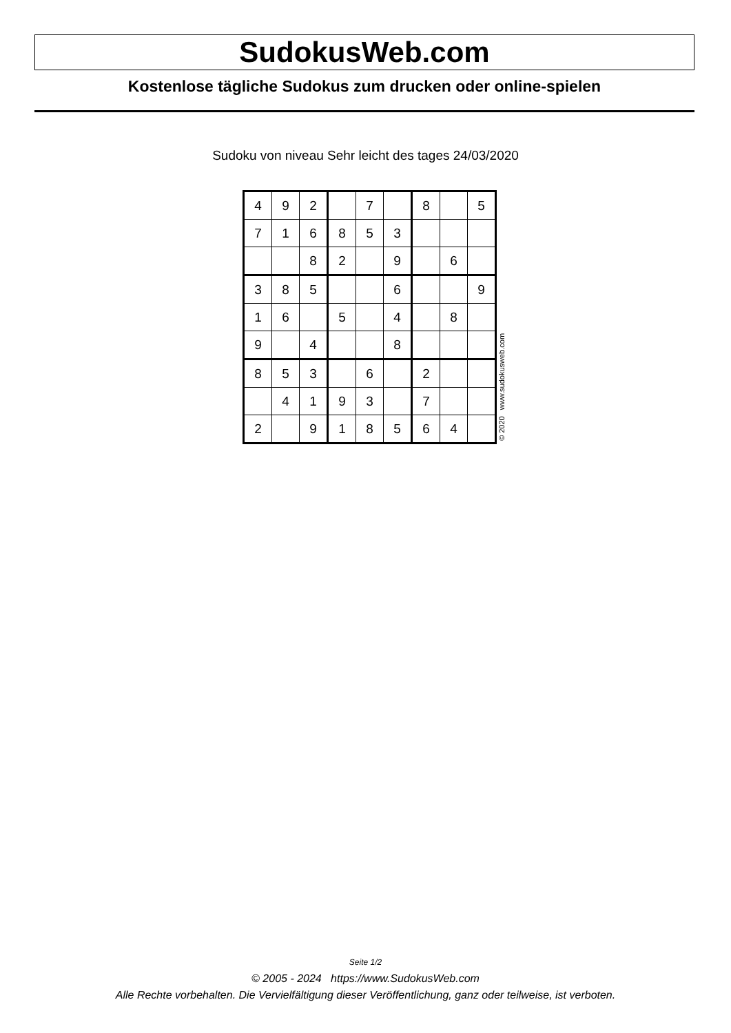SudokusWeb.com
Kostenlose tägliche Sudokus zum drucken oder online-spielen
Sudoku von niveau Sehr leicht des tages 24/03/2020
| 4 | 9 | 2 | | 7 | | 8 | | 5 |
| 7 | 1 | 6 | 8 | 5 | 3 | | | |
| | | 8 | 2 | | 9 | | 6 | |
| 3 | 8 | 5 | | | 6 | | | 9 |
| 1 | 6 | | 5 | | 4 | | 8 | |
| 9 | | 4 | | | 8 | | | |
| 8 | 5 | 3 | | 6 | | 2 | | |
| | 4 | 1 | 9 | 3 | | 7 | | |
| 2 | | 9 | 1 | 8 | 5 | 6 | 4 | |
© 2020 www.sudokusweb.com
Seite 1/2
© 2005 - 2024 https://www.SudokusWeb.com
Alle Rechte vorbehalten. Die Vervielfältigung dieser Veröffentlichung, ganz oder teilweise, ist verboten.